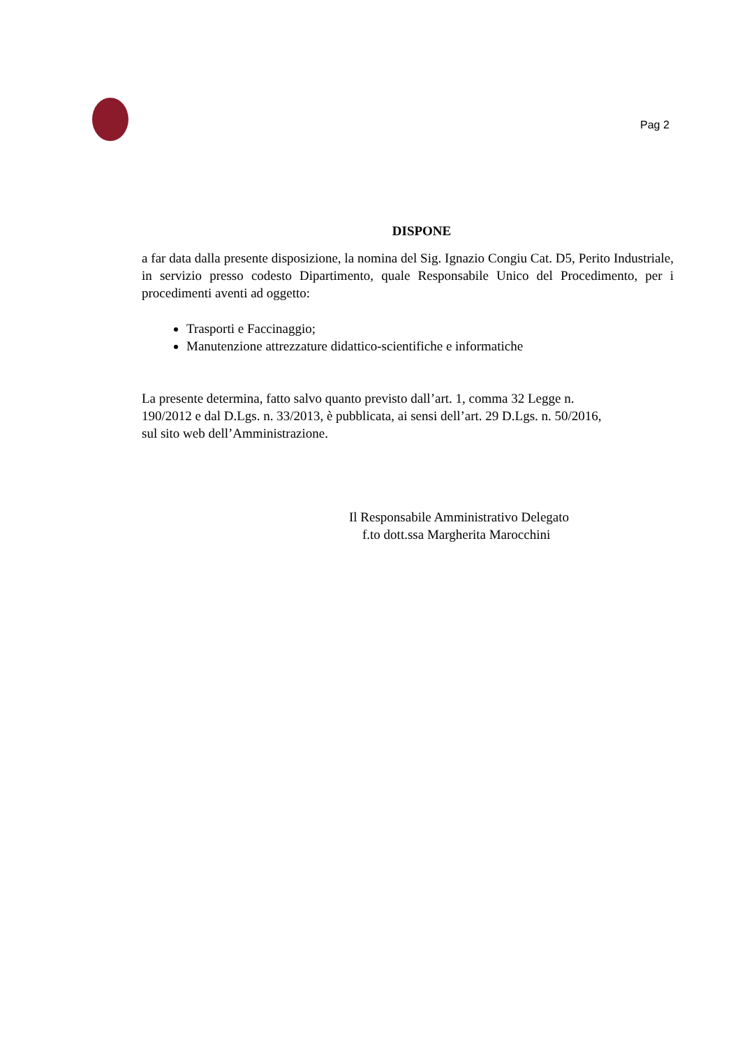Pag 2
DISPONE
a far data dalla presente disposizione, la nomina del Sig. Ignazio Congiu Cat. D5, Perito Industriale, in servizio presso codesto Dipartimento, quale Responsabile Unico del Procedimento, per i procedimenti aventi ad oggetto:
Trasporti e Faccinaggio;
Manutenzione attrezzature didattico-scientifiche e informatiche
La presente determina, fatto salvo quanto previsto dall’art. 1, comma 32 Legge n.
190/2012 e dal D.Lgs. n. 33/2013, è pubblicata, ai sensi dell’art. 29 D.Lgs. n. 50/2016,
sul sito web dell’Amministrazione.
Il Responsabile Amministrativo Delegato
f.to dott.ssa Margherita Marocchini